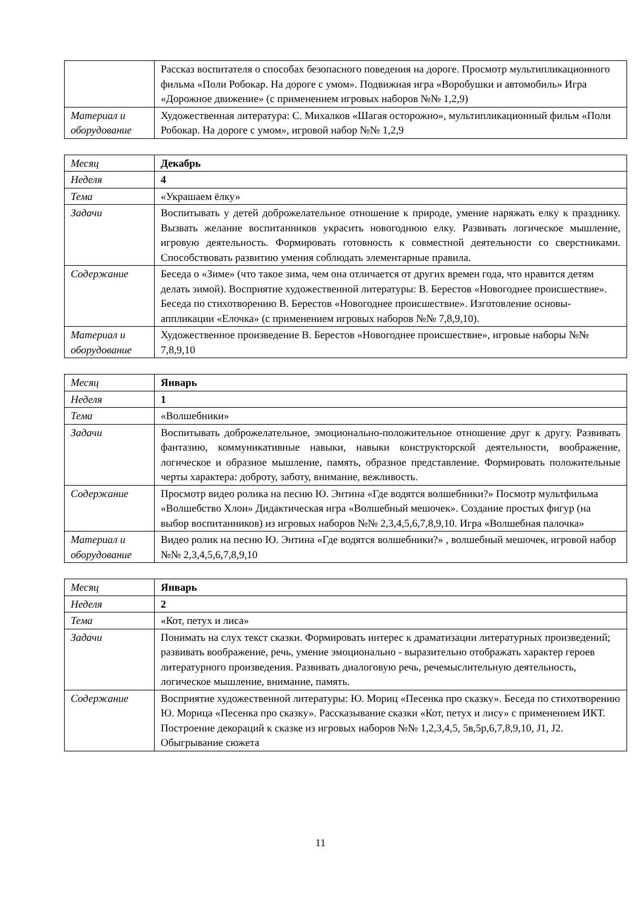| | Рассказ воспитателя о способах безопасного поведения на дороге. Просмотр мультипликационного фильма «Поли Робокар. На дороге с умом». Подвижная игра «Воробушки и автомобиль» Игра «Дорожное движение» (с применением игровых наборов №№ 1,2,9) |
| Материал и оборудование | Художественная литература: С. Михалков «Шагая осторожно», мультипликационный фильм «Поли Робокар. На дороге с умом», игровой набор №№ 1,2,9 |
| Месяц | Декабрь |
| Неделя | 4 |
| Тема | «Украшаем ёлку» |
| Задачи | Воспитывать у детей доброжелательное отношение к природе, умение наряжать елку к празднику. Вызвать желание воспитанников украсить новогоднюю елку. Развивать логическое мышление, игровую деятельность. Формировать готовность к совместной деятельности со сверстниками. Способствовать развитию умения соблюдать элементарные правила. |
| Содержание | Беседа о «Зиме» (что такое зима, чем она отличается от других времен года, что нравится детям делать зимой). Восприятие художественной литературы: В. Берестов «Новогоднее происшествие». Беседа по стихотворению В. Берестов «Новогоднее происшествие». Изготовление основы-аппликации «Елочка» (с применением игровых наборов №№ 7,8,9,10). |
| Материал и оборудование | Художественное произведение В. Берестов «Новогоднее происшествие», игровые наборы №№ 7,8,9,10 |
| Месяц | Январь |
| Неделя | 1 |
| Тема | «Волшебники» |
| Задачи | Воспитывать доброжелательное, эмоционально-положительное отношение друг к другу. Развивать фантазию, коммуникативные навыки, навыки конструкторской деятельности, воображение, логическое и образное мышление, память, образное представление. Формировать положительные черты характера: доброту, заботу, внимание, вежливость. |
| Содержание | Просмотр видео ролика на песню Ю. Энтина «Где водятся волшебники?» Посмотр мультфильма «Волшебство Хлои» Дидактическая игра «Волшебный мешочек». Создание простых фигур (на выбор воспитанников) из игровых наборов №№ 2,3,4,5,6,7,8,9,10. Игра «Волшебная палочка» |
| Материал и оборудование | Видео ролик на песню Ю. Энтина «Где водятся волшебники?» , волшебный мешочек, игровой набор №№ 2,3,4,5,6,7,8,9,10 |
| Месяц | Январь |
| Неделя | 2 |
| Тема | «Кот, петух и лиса» |
| Задачи | Понимать на слух текст сказки. Формировать интерес к драматизации литературных произведений; развивать воображение, речь, умение эмоционально - выразительно отображать характер героев литературного произведения. Развивать диалоговую речь, речемыслительную деятельность, логическое мышление, внимание, память. |
| Содержание | Восприятие художественной литературы: Ю. Мориц «Песенка про сказку». Беседа по стихотворению Ю. Морица «Песенка про сказку». Рассказывание сказки «Кот, петух и лису» с применением ИКТ. Построение декораций к сказке из игровых наборов №№ 1,2,3,4,5, 5в,5р,6,7,8,9,10, J1, J2. Обыгрывание сюжета |
11